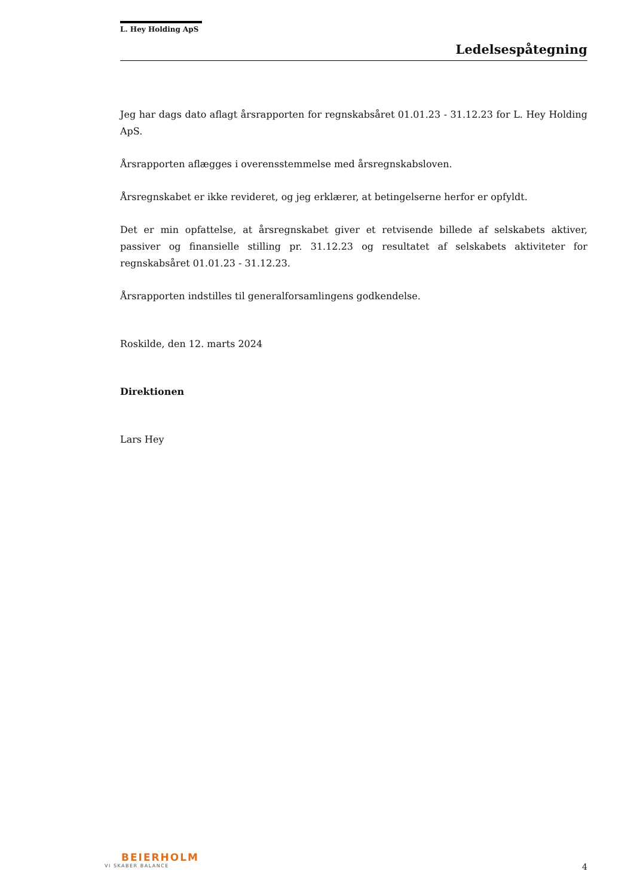L. Hey Holding ApS
Ledelsespåtegning
Jeg har dags dato aflagt årsrapporten for regnskabsåret 01.01.23 - 31.12.23 for L. Hey Holding ApS.
Årsrapporten aflægges i overensstemmelse med årsregnskabsloven.
Årsregnskabet er ikke revideret, og jeg erklærer, at betingelserne herfor er opfyldt.
Det er min opfattelse, at årsregnskabet giver et retvisende billede af selskabets aktiver, passiver og finansielle stilling pr. 31.12.23 og resultatet af selskabets aktiviteter for regnskabsåret 01.01.23 - 31.12.23.
Årsrapporten indstilles til generalforsamlingens godkendelse.
Roskilde, den 12. marts 2024
Direktionen
Lars Hey
BEIERHOLM
VI SKABER BALANCE
4